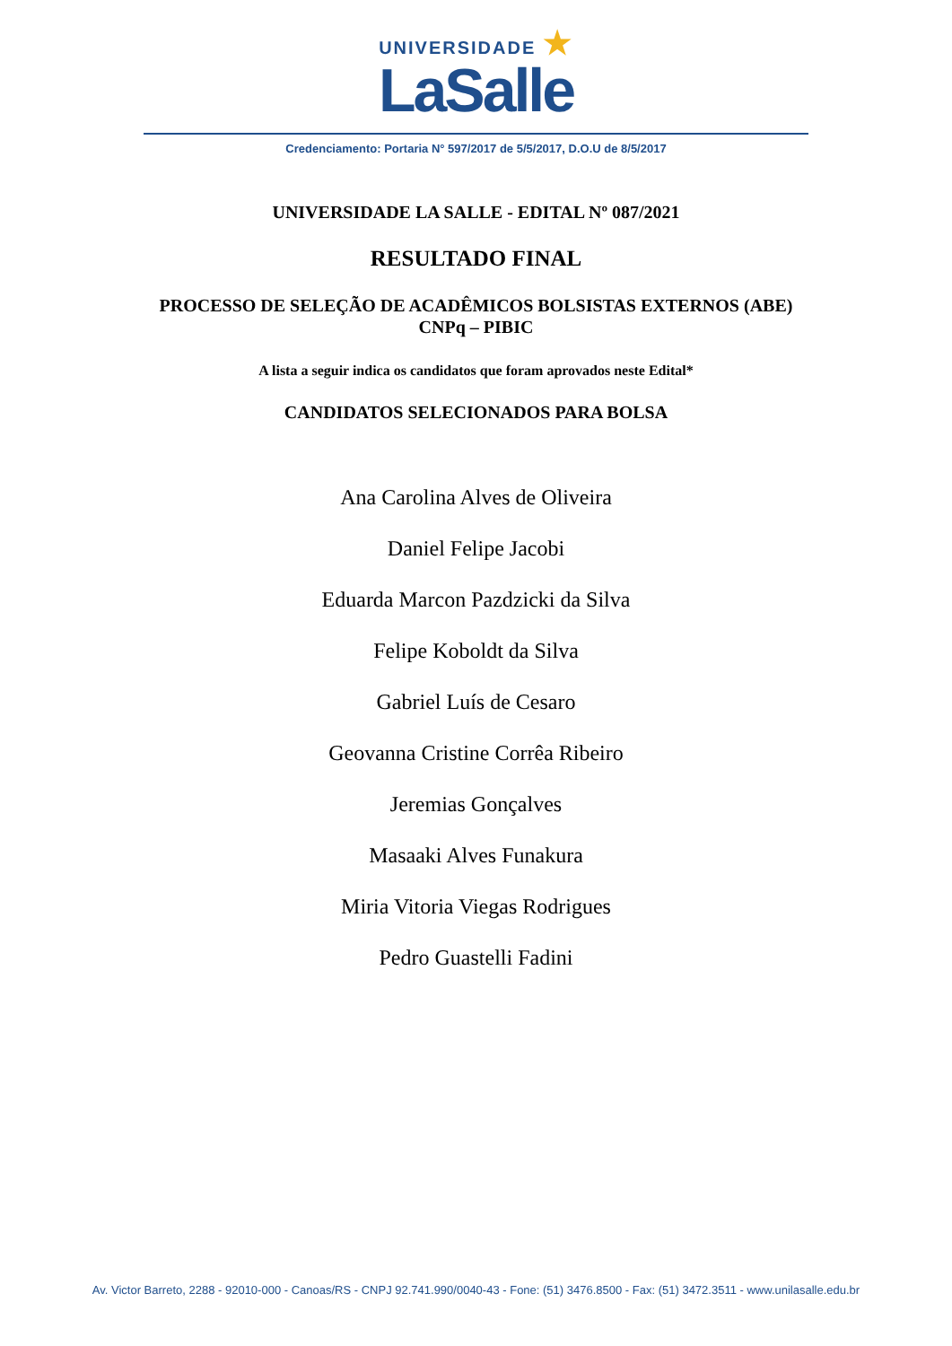UNIVERSIDADE ★
LaSalle
Credenciamento: Portaria N° 597/2017 de 5/5/2017, D.O.U de 8/5/2017
UNIVERSIDADE LA SALLE - EDITAL Nº 087/2021
RESULTADO FINAL
PROCESSO DE SELEÇÃO DE ACADÊMICOS BOLSISTAS EXTERNOS (ABE)
CNPq – PIBIC
A lista a seguir indica os candidatos que foram aprovados neste Edital*
CANDIDATOS SELECIONADOS PARA BOLSA
Ana Carolina Alves de Oliveira
Daniel Felipe Jacobi
Eduarda Marcon Pazdzicki da Silva
Felipe Koboldt da Silva
Gabriel Luís de Cesaro
Geovanna Cristine Corrêa Ribeiro
Jeremias Gonçalves
Masaaki Alves Funakura
Miria Vitoria Viegas Rodrigues
Pedro Guastelli Fadini
Av. Victor Barreto, 2288 - 92010-000 - Canoas/RS - CNPJ 92.741.990/0040-43 - Fone: (51) 3476.8500 - Fax: (51) 3472.3511 - www.unilasalle.edu.br